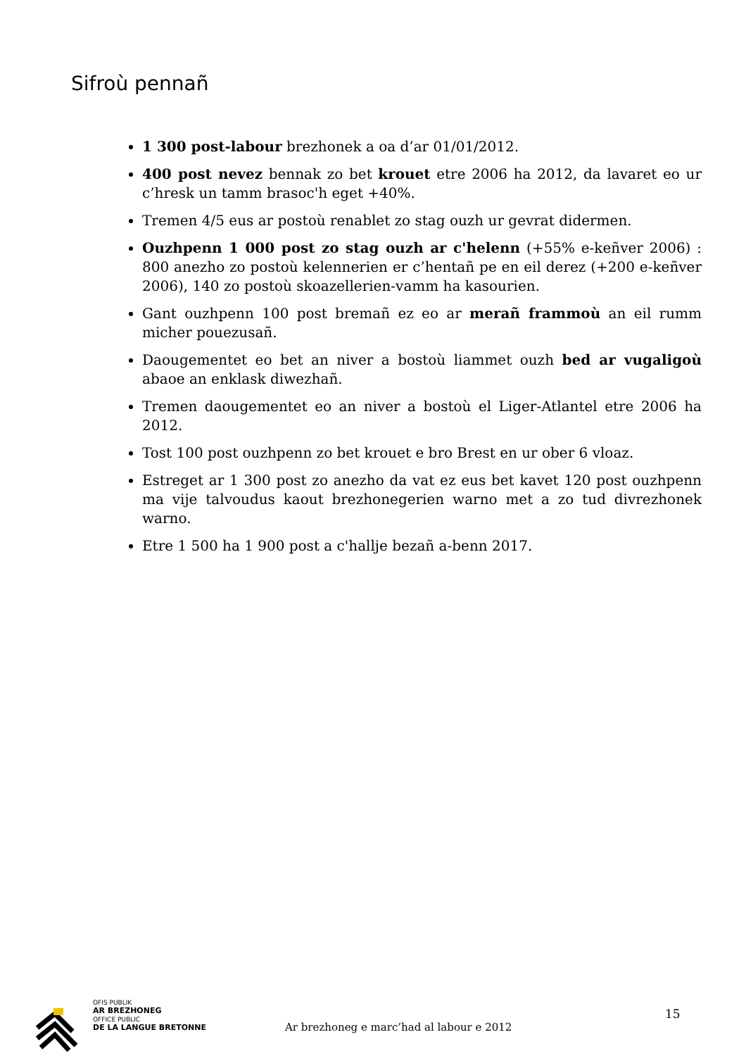Sifroù pennañ
1 300 post-labour brezhonek a oa d’ar 01/01/2012.
400 post nevez bennak zo bet krouet etre 2006 ha 2012, da lavaret eo ur c’hresk un tamm brasoc'h eget +40%.
Tremen 4/5 eus ar postoù renablet zo stag ouzh ur gevrat didermen.
Ouzhpenn 1 000 post zo stag ouzh ar c'helenn (+55% e-keñver 2006) : 800 anezho zo postoù kelennerien er c’hentañ pe en eil derez (+200 e-keñver 2006), 140 zo postoù skoazellerien-vamm ha kasourien.
Gant ouzhpenn 100 post bremañ ez eo ar merañ frammoù an eil rumm micher pouezusañ.
Daougementet eo bet an niver a bostoù liammet ouzh bed ar vugaligoù abaoe an enklask diwezhañ.
Tremen daougementet eo an niver a bostoù el Liger-Atlantel etre 2006 ha 2012.
Tost 100 post ouzhpenn zo bet krouet e bro Brest en ur ober 6 vloaz.
Estreget ar 1 300 post zo anezho da vat ez eus bet kavet 120 post ouzhpenn ma vije talvoudus kaout brezhonegerien warno met a zo tud divrezhonek warno.
Etre 1 500 ha 1 900 post a c'hallje bezañ a-benn 2017.
OFIS PUBLIK
AR BREZHONEG
OFFICE PUBLIC
DE LA LANGUE BRETONNE
Ar brezhoneg e marc’had al labour e 2012
15